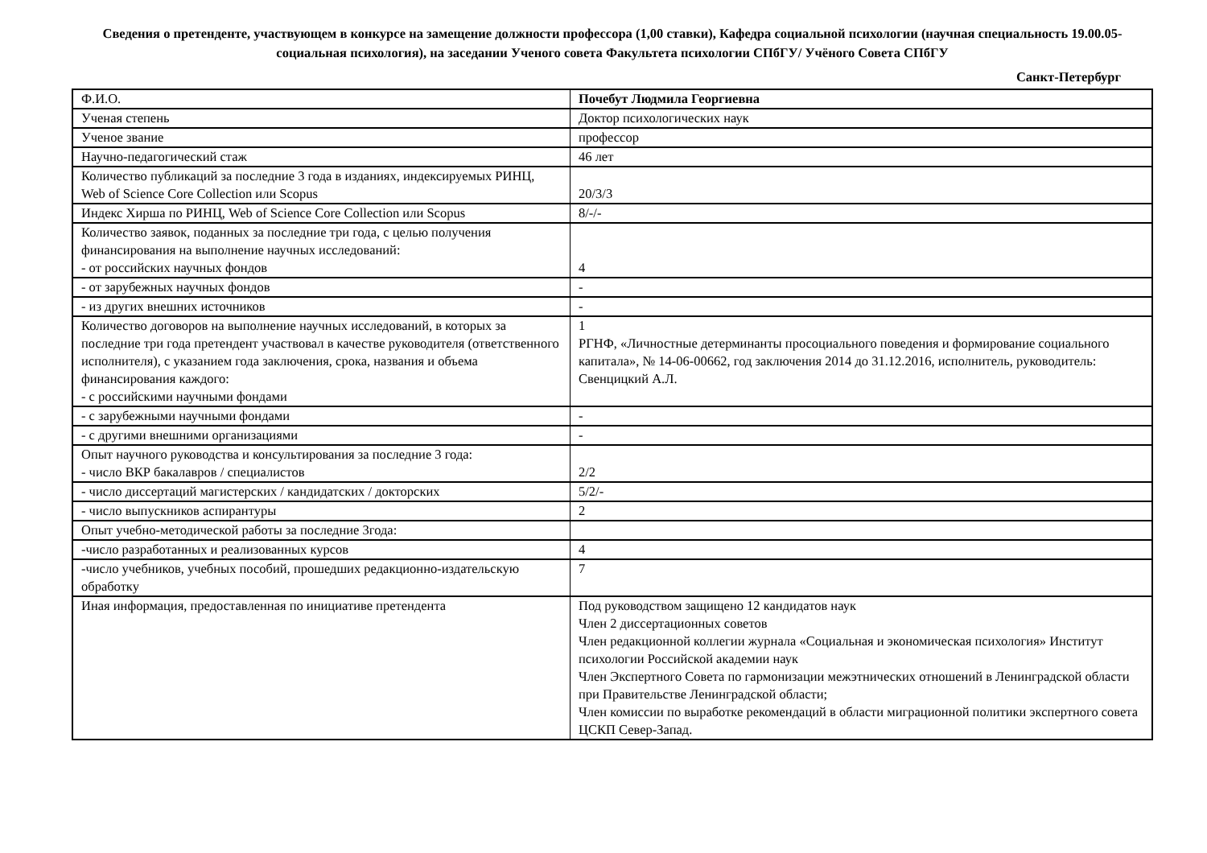Сведения о претенденте, участвующем в конкурсе на замещение должности профессора (1,00 ставки), Кафедра социальной психологии (научная специальность 19.00.05-социальная психология), на заседании Ученого совета Факультета психологии СПбГУ/ Учёного Совета СПбГУ
Санкт-Петербург
| Ф.И.О. | Почебут Людмила Георгиевна |
| Ученая степень | Доктор психологических наук |
| Ученое звание | профессор |
| Научно-педагогический стаж | 46 лет |
| Количество публикаций за последние 3 года в изданиях, индексируемых РИНЦ, Web of Science Core Collection или Scopus | 20/3/3 |
| Индекс Хирша по РИНЦ, Web of Science Core Collection или Scopus | 8/-/- |
| Количество заявок, поданных за последние три года, с целью получения финансирования на выполнение научных исследований: - от российских научных фондов | 4 |
| - от зарубежных научных фондов | - |
| - из других внешних источников | - |
| Количество договоров на выполнение научных исследований, в которых за последние три года претендент участвовал в качестве руководителя (ответственного исполнителя), с указанием года заключения, срока, названия и объема финансирования каждого: - с российскими научными фондами | 1 РГНФ, «Личностные детерминанты просоциального поведения и формирование социального капитала», № 14-06-00662, год заключения 2014 до 31.12.2016, исполнитель, руководитель: Свенцицкий А.Л. |
| - с зарубежными научными фондами | - |
| - с другими внешними организациями | - |
| Опыт научного руководства и консультирования за последние 3 года: - число ВКР бакалавров / специалистов | 2/2 |
| - число диссертаций магистерских / кандидатских / докторских | 5/2/- |
| - число выпускников аспирантуры | 2 |
| Опыт учебно-методической работы за последние 3года: | |
| -число разработанных и реализованных курсов | 4 |
| -число учебников, учебных пособий, прошедших редакционно-издательскую обработку | 7 |
| Иная информация, предоставленная по инициативе претендента | Под руководством защищено 12 кандидатов наук Член 2 диссертационных советов Член редакционной коллегии журнала «Социальная и экономическая психология» Институт психологии Российской академии наук Член Экспертного Совета по гармонизации межэтнических отношений в Ленинградской области при Правительстве Ленинградской области; Член комиссии по выработке рекомендаций в области миграционной политики экспертного совета ЦСКП Север-Запад. |